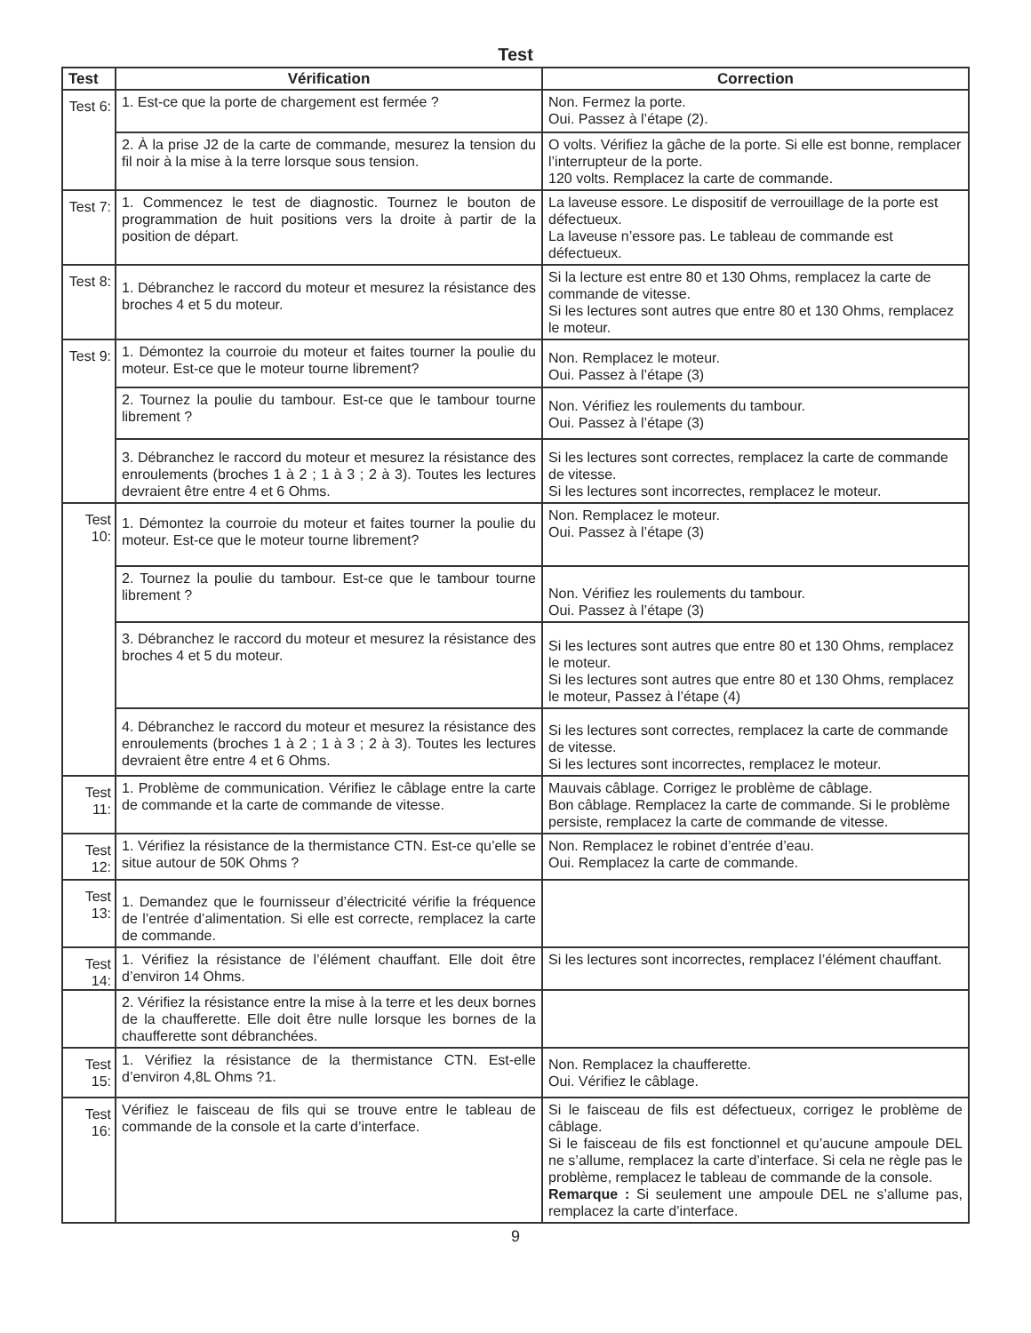Test
| Test | Vérification | Correction |
| --- | --- | --- |
| Test 6: | 1. Est-ce que la porte de chargement est fermée ? | Non. Fermez la porte. Oui. Passez à l’étape (2). |
| | 2. À la prise J2 de la carte de commande, mesurez la tension du fil noir à la mise à la terre lorsque sous tension. | O volts. Vérifiez la gâche de la porte. Si elle est bonne, remplacer l’interrupteur de la porte. 120 volts. Remplacez la carte de commande. |
| Test 7: | 1. Commencez le test de diagnostic. Tournez le bouton de programmation de huit positions vers la droite à partir de la position de départ. | La laveuse essore. Le dispositif de verrouillage de la porte est défectueux. La laveuse n’essore pas. Le tableau de commande est défectueux. |
| Test 8: | 1. Débranchez le raccord du moteur et mesurez la résistance des broches 4 et 5 du moteur. | Si la lecture est entre 80 et 130 Ohms, remplacez la carte de commande de vitesse. Si les lectures sont autres que entre 80 et 130 Ohms, remplacez le moteur. |
| Test 9: | 1. Démontez la courroie du moteur et faites tourner la poulie du moteur. Est-ce que le moteur tourne librement? | Non. Remplacez le moteur. Oui. Passez à l’étape (3) |
| | 2. Tournez la poulie du tambour. Est-ce que le tambour tourne librement ? | Non. Vérifiez les roulements du tambour. Oui. Passez à l’étape (3) |
| | 3. Débranchez le raccord du moteur et mesurez la résistance des enroulements (broches 1 à 2 ; 1 à 3 ; 2 à 3). Toutes les lectures devraient être entre 4 et 6 Ohms. | Si les lectures sont correctes, remplacez la carte de commande de vitesse. Si les lectures sont incorrectes, remplacez le moteur. |
| Test 10: | 1. Démontez la courroie du moteur et faites tourner la poulie du moteur. Est-ce que le moteur tourne librement? | Non. Remplacez le moteur. Oui. Passez à l’étape (3) |
| | 2. Tournez la poulie du tambour. Est-ce que le tambour tourne librement ? | Non. Vérifiez les roulements du tambour. Oui. Passez à l’étape (3) |
| | 3. Débranchez le raccord du moteur et mesurez la résistance des broches 4 et 5 du moteur. | Si les lectures sont autres que entre 80 et 130 Ohms, remplacez le moteur. Si les lectures sont autres que entre 80 et 130 Ohms, remplacez le moteur, Passez à l’étape (4) |
| | 4. Débranchez le raccord du moteur et mesurez la résistance des enroulements (broches 1 à 2 ; 1 à 3 ; 2 à 3). Toutes les lectures devraient être entre 4 et 6 Ohms. | Si les lectures sont correctes, remplacez la carte de commande de vitesse. Si les lectures sont incorrectes, remplacez le moteur. |
| Test 11: | 1. Problème de communication. Vérifiez le câblage entre la carte de commande et la carte de commande de vitesse. | Mauvais câblage. Corrigez le problème de câblage. Bon câblage. Remplacez la carte de commande. Si le problème persiste, remplacez la carte de commande de vitesse. |
| Test 12: | 1. Vérifiez la résistance de la thermistance CTN. Est-ce qu’elle se situe autour de 50K Ohms ? | Non. Remplacez le robinet d’entrée d’eau. Oui. Remplacez la carte de commande. |
| Test 13: | 1. Demandez que le fournisseur d’électricité vérifie la fréquence de l’entrée d’alimentation. Si elle est correcte, remplacez la carte de commande. | |
| Test 14: | 1. Vérifiez la résistance de l’élément chauffant. Elle doit être d’environ 14 Ohms. | Si les lectures sont incorrectes, remplacez l’élément chauffant. |
| | 2. Vérifiez la résistance entre la mise à la terre et les deux bornes de la chaufferette. Elle doit être nulle lorsque les bornes de la chaufferette sont débranchées. | |
| Test 15: | 1. Vérifiez la résistance de la thermistance CTN. Est-elle d’environ 4,8L Ohms ?1. | Non. Remplacez la chaufferette. Oui. Vérifiez le câblage. |
| Test 16: | Vérifiez le faisceau de fils qui se trouve entre le tableau de commande de la console et la carte d’interface. | Si le faisceau de fils est défectueux, corrigez le problème de câblage. Si le faisceau de fils est fonctionnel et qu’aucune ampoule DEL ne s’allume, remplacez la carte d’interface. Si cela ne règle pas le problème, remplacez le tableau de commande de la console. Remarque : Si seulement une ampoule DEL ne s’allume pas, remplacez la carte d’interface. |
9